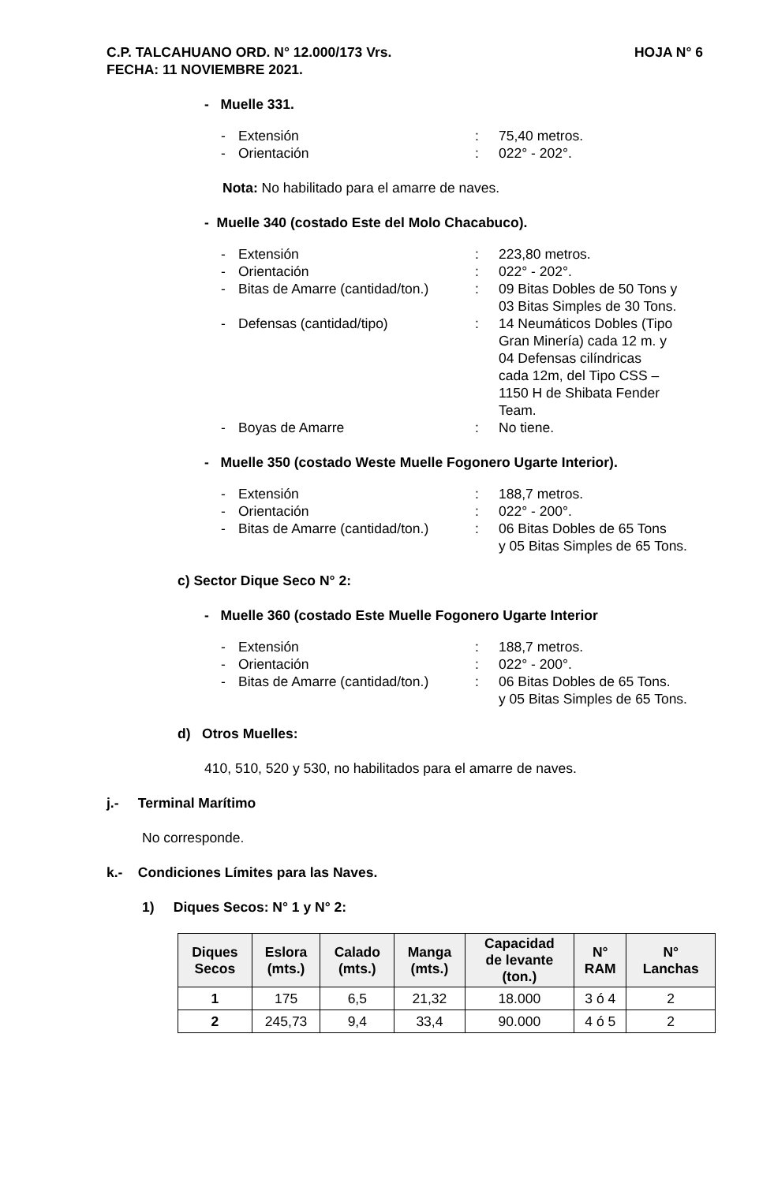C.P. TALCAHUANO ORD. N° 12.000/173 Vrs.
FECHA: 11 NOVIEMBRE 2021. HOJA N° 6
- Muelle 331.
- Extensión: 75,40 metros. - Orientación: 022° - 202°.
Nota: No habilitado para el amarre de naves.
- Muelle 340 (costado Este del Molo Chacabuco).
- Extensión: 223,80 metros. - Orientación: 022° - 202°. - Bitas de Amarre (cantidad/ton.): 09 Bitas Dobles de 50 Tons y
03 Bitas Simples de 30 Tons. - Defensas (cantidad/tipo): 14 Neumáticos Dobles (Tipo
Gran Minería) cada 12 m. y
04 Defensas cilíndricas
cada 12m, del Tipo CSS –
1150 H de Shibata Fender
Team. - Boyas de Amarre: No tiene.
- Muelle 350 (costado Weste Muelle Fogonero Ugarte Interior).
- Extensión: 188,7 metros. - Orientación: 022° - 200°. - Bitas de Amarre (cantidad/ton.): 06 Bitas Dobles de 65 Tons
y 05 Bitas Simples de 65 Tons.
c) Sector Dique Seco N° 2:
- Muelle 360 (costado Este Muelle Fogonero Ugarte Interior
- Extensión: 188,7 metros. - Orientación: 022° - 200°. - Bitas de Amarre (cantidad/ton.): 06 Bitas Dobles de 65 Tons.
y 05 Bitas Simples de 65 Tons.
d) Otros Muelles:
410, 510, 520 y 530, no habilitados para el amarre de naves.
j.- Terminal Marítimo
No corresponde.
k.- Condiciones Límites para las Naves.
1) Diques Secos: N° 1 y N° 2:
| Diques Secos | Eslora (mts.) | Calado (mts.) | Manga (mts.) | Capacidad de levante (ton.) | N° RAM | N° Lanchas |
| --- | --- | --- | --- | --- | --- | --- |
| 1 | 175 | 6,5 | 21,32 | 18.000 | 3 ó 4 | 2 |
| 2 | 245,73 | 9,4 | 33,4 | 90.000 | 4 ó 5 | 2 |